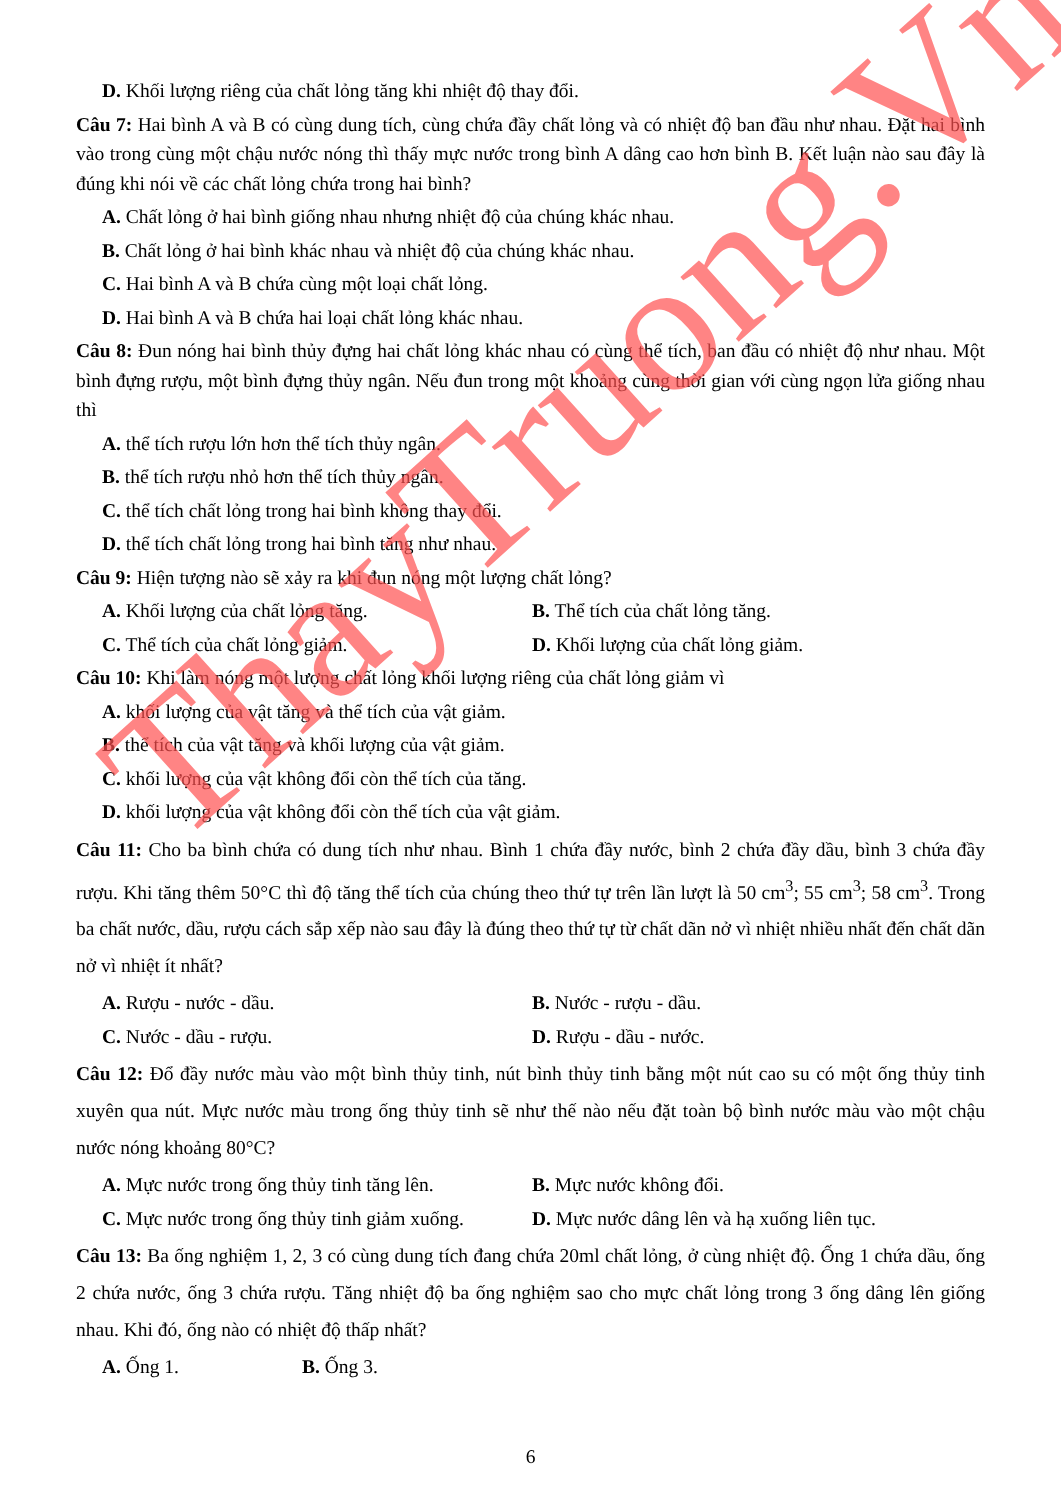D. Khối lượng riêng của chất lỏng tăng khi nhiệt độ thay đổi.
Câu 7: Hai bình A và B có cùng dung tích, cùng chứa đầy chất lỏng và có nhiệt độ ban đầu như nhau. Đặt hai bình vào trong cùng một chậu nước nóng thì thấy mực nước trong bình A dâng cao hơn bình B. Kết luận nào sau đây là đúng khi nói về các chất lỏng chứa trong hai bình?
A. Chất lỏng ở hai bình giống nhau nhưng nhiệt độ của chúng khác nhau.
B. Chất lỏng ở hai bình khác nhau và nhiệt độ của chúng khác nhau.
C. Hai bình A và B chứa cùng một loại chất lỏng.
D. Hai bình A và B chứa hai loại chất lỏng khác nhau.
Câu 8: Đun nóng hai bình thủy đựng hai chất lỏng khác nhau có cùng thể tích, ban đầu có nhiệt độ như nhau. Một bình đựng rượu, một bình đựng thủy ngân. Nếu đun trong một khoảng cùng thời gian với cùng ngọn lửa giống nhau thì
A. thể tích rượu lớn hơn thể tích thủy ngân.
B. thể tích rượu nhỏ hơn thể tích thủy ngân.
C. thể tích chất lỏng trong hai bình không thay đổi.
D. thể tích chất lỏng trong hai bình tăng như nhau.
Câu 9: Hiện tượng nào sẽ xảy ra khi đun nóng một lượng chất lỏng?
A. Khối lượng của chất lỏng tăng. B. Thể tích của chất lỏng tăng.
C. Thể tích của chất lỏng giảm. D. Khối lượng của chất lỏng giảm.
Câu 10: Khi làm nóng một lượng chất lỏng khối lượng riêng của chất lỏng giảm vì
A. khối lượng của vật tăng và thể tích của vật giảm.
B. thể tích của vật tăng và khối lượng của vật giảm.
C. khối lượng của vật không đổi còn thể tích của tăng.
D. khối lượng của vật không đổi còn thể tích của vật giảm.
Câu 11: Cho ba bình chứa có dung tích như nhau. Bình 1 chứa đầy nước, bình 2 chứa đầy dầu, bình 3 chứa đầy rượu. Khi tăng thêm 50°C thì độ tăng thể tích của chúng theo thứ tự trên lần lượt là 50 cm<sup>3</sup>; 55 cm<sup>3</sup>; 58 cm<sup>3</sup>. Trong ba chất nước, dầu, rượu cách sắp xếp nào sau đây là đúng theo thứ tự từ chất dãn nở vì nhiệt nhiều nhất đến chất dãn nở vì nhiệt ít nhất?
A. Rượu - nước - dầu. B. Nước - rượu - dầu.
C. Nước - dầu - rượu. D. Rượu - dầu - nước.
Câu 12: Đổ đầy nước màu vào một bình thủy tinh, nút bình thủy tinh bằng một nút cao su có một ống thủy tinh xuyên qua nút. Mực nước màu trong ống thủy tinh sẽ như thế nào nếu đặt toàn bộ bình nước màu vào một chậu nước nóng khoảng 80°C?
A. Mực nước trong ống thủy tinh tăng lên. B. Mực nước không đổi.
C. Mực nước trong ống thủy tinh giảm xuống. D. Mực nước dâng lên và hạ xuống liên tục.
Câu 13: Ba ống nghiệm 1, 2, 3 có cùng dung tích đang chứa 20ml chất lỏng, ở cùng nhiệt độ. Ống 1 chứa dầu, ống 2 chứa nước, ống 3 chứa rượu. Tăng nhiệt độ ba ống nghiệm sao cho mực chất lỏng trong 3 ống dâng lên giống nhau. Khi đó, ống nào có nhiệt độ thấp nhất?
A. Ống 1. B. Ống 3.
6
ThayTruong.Vn